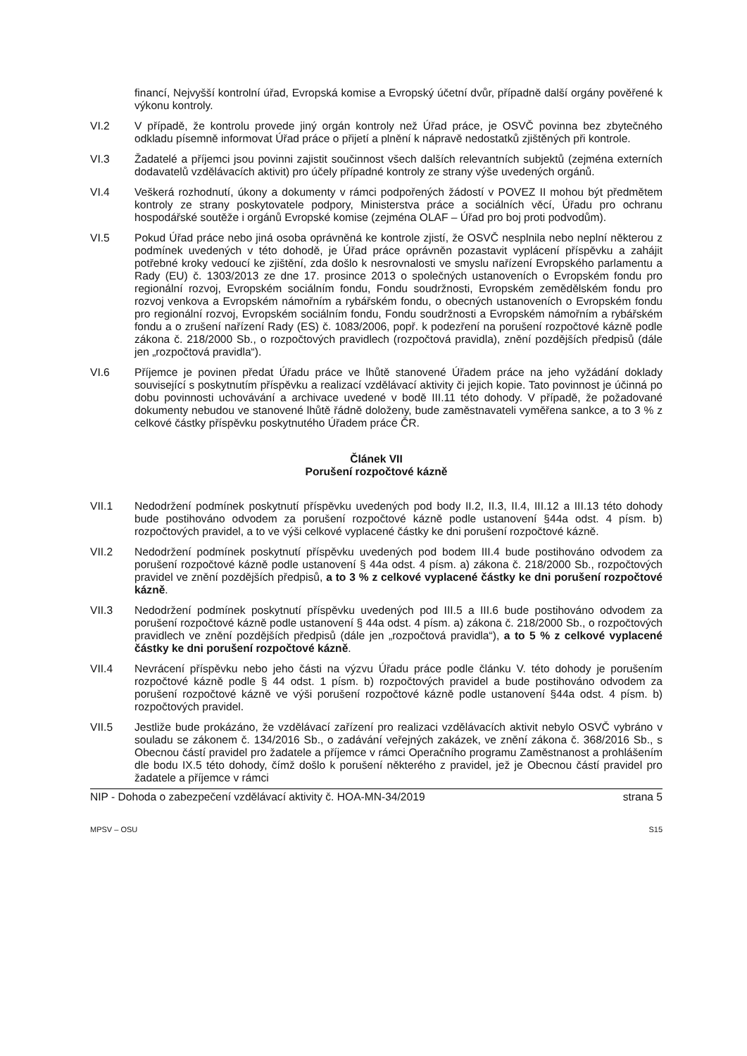financí, Nejvyšší kontrolní úřad, Evropská komise a Evropský účetní dvůr, případně další orgány pověřené k výkonu kontroly.
VI.2 V případě, že kontrolu provede jiný orgán kontroly než Úřad práce, je OSVČ povinna bez zbytečného odkladu písemně informovat Úřad práce o přijetí a plnění k nápravě nedostatků zjištěných při kontrole.
VI.3 Žadatelé a příjemci jsou povinni zajistit součinnost všech dalších relevantních subjektů (zejména externích dodavatelů vzdělávacích aktivit) pro účely případné kontroly ze strany výše uvedených orgánů.
VI.4 Veškerá rozhodnutí, úkony a dokumenty v rámci podpořených žádostí v POVEZ II mohou být předmětem kontroly ze strany poskytovatele podpory, Ministerstva práce a sociálních věcí, Úřadu pro ochranu hospodářské soutěže i orgánů Evropské komise (zejména OLAF – Úřad pro boj proti podvodům).
VI.5 Pokud Úřad práce nebo jiná osoba oprávněná ke kontrole zjistí, že OSVČ nesplnila nebo neplní některou z podmínek uvedených v této dohodě, je Úřad práce oprávněn pozastavit vyplácení příspěvku a zahájit potřebné kroky vedoucí ke zjištění, zda došlo k nesrovnalosti ve smyslu nařízení Evropského parlamentu a Rady (EU) č. 1303/2013 ze dne 17. prosince 2013 o společných ustanoveních o Evropském fondu pro regionální rozvoj, Evropském sociálním fondu, Fondu soudržnosti, Evropském zemědělském fondu pro rozvoj venkova a Evropském námořním a rybářském fondu, o obecných ustanoveních o Evropském fondu pro regionální rozvoj, Evropském sociálním fondu, Fondu soudržnosti a Evropském námořním a rybářském fondu a o zrušení nařízení Rady (ES) č. 1083/2006, popř. k podezření na porušení rozpočtové kázně podle zákona č. 218/2000 Sb., o rozpočtových pravidlech (rozpočtová pravidla), znění pozdějších předpisů (dále jen „rozpočtová pravidla“).
VI.6 Příjemce je povinen předat Úřadu práce ve lhůtě stanovené Úřadem práce na jeho vyžádání doklady související s poskytnutím příspěvku a realizací vzdělávací aktivity či jejich kopie. Tato povinnost je účinná po dobu povinnosti uchovávání a archivace uvedené v bodě III.11 této dohody. V případě, že požadované dokumenty nebudou ve stanovené lhůtě řádně doloženy, bude zaměstnavateli vyměřena sankce, a to 3 % z celkové částky příspěvku poskytnutého Úřadem práce ČR.
Článek VII
Porušení rozpočtové kázně
VII.1 Nedodržení podmínek poskytnutí příspěvku uvedených pod body II.2, II.3, II.4, III.12 a III.13 této dohody bude postihováno odvodem za porušení rozpočtové kázně podle ustanovení §44a odst. 4 písm. b) rozpočtových pravidel, a to ve výši celkové vyplacené částky ke dni porušení rozpočtové kázně.
VII.2 Nedodržení podmínek poskytnutí příspěvku uvedených pod bodem III.4 bude postihováno odvodem za porušení rozpočtové kázně podle ustanovení § 44a odst. 4 písm. a) zákona č. 218/2000 Sb., rozpočtových pravidel ve znění pozdějších předpisů, a to 3 % z celkové vyplacené částky ke dni porušení rozpočtové kázně.
VII.3 Nedodržení podmínek poskytnutí příspěvku uvedených pod III.5 a III.6 bude postihováno odvodem za porušení rozpočtové kázně podle ustanovení § 44a odst. 4 písm. a) zákona č. 218/2000 Sb., o rozpočtových pravidlech ve znění pozdějších předpisů (dále jen „rozpočtová pravidla“), a to 5 % z celkové vyplacené částky ke dni porušení rozpočtové kázně.
VII.4 Nevrácení příspěvku nebo jeho části na výzvu Úřadu práce podle článku V. této dohody je porušením rozpočtové kázně podle § 44 odst. 1 písm. b) rozpočtových pravidel a bude postihováno odvodem za porušení rozpočtové kázně ve výši porušení rozpočtové kázně podle ustanovení §44a odst. 4 písm. b) rozpočtových pravidel.
VII.5 Jestliže bude prokázáno, že vzdělávací zařízení pro realizaci vzdělávacích aktivit nebylo OSVČ vybráno v souladu se zákonem č. 134/2016 Sb., o zadávání veřejných zakázek, ve znění zákona č. 368/2016 Sb., s Obecnou částí pravidel pro žadatele a příjemce v rámci Operačního programu Zaměstnanost a prohlášením dle bodu IX.5 této dohody, čímž došlo k porušení některého z pravidel, jež je Obecnou částí pravidel pro žadatele a příjemce v rámci
NIP - Dohoda o zabezpečení vzdělávací aktivity č. HOA-MN-34/2019 strana 5
MPSV – OSU S15